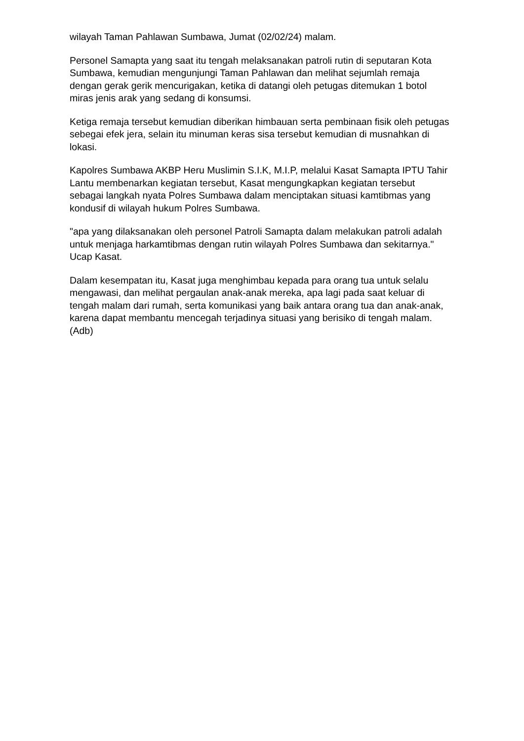wilayah Taman Pahlawan Sumbawa, Jumat (02/02/24) malam.
Personel Samapta yang saat itu tengah melaksanakan patroli rutin di seputaran Kota Sumbawa, kemudian mengunjungi Taman Pahlawan dan melihat sejumlah remaja dengan gerak gerik mencurigakan, ketika di datangi oleh petugas ditemukan 1 botol miras jenis arak yang sedang di konsumsi.
Ketiga remaja tersebut kemudian diberikan himbauan serta pembinaan fisik oleh petugas sebegai efek jera, selain itu minuman keras sisa tersebut kemudian di musnahkan di lokasi.
Kapolres Sumbawa AKBP Heru Muslimin S.I.K, M.I.P, melalui Kasat Samapta IPTU Tahir Lantu membenarkan kegiatan tersebut, Kasat mengungkapkan kegiatan tersebut sebagai langkah nyata Polres Sumbawa dalam menciptakan situasi kamtibmas yang kondusif di wilayah hukum Polres Sumbawa.
"apa yang dilaksanakan oleh personel Patroli Samapta dalam melakukan patroli adalah untuk menjaga harkamtibmas dengan rutin wilayah Polres Sumbawa dan sekitarnya." Ucap Kasat.
Dalam kesempatan itu, Kasat juga menghimbau kepada para orang tua untuk selalu mengawasi, dan melihat pergaulan anak-anak mereka, apa lagi pada saat keluar di tengah malam dari rumah, serta komunikasi yang baik antara orang tua dan anak-anak, karena dapat membantu mencegah terjadinya situasi yang berisiko di tengah malam. (Adb)